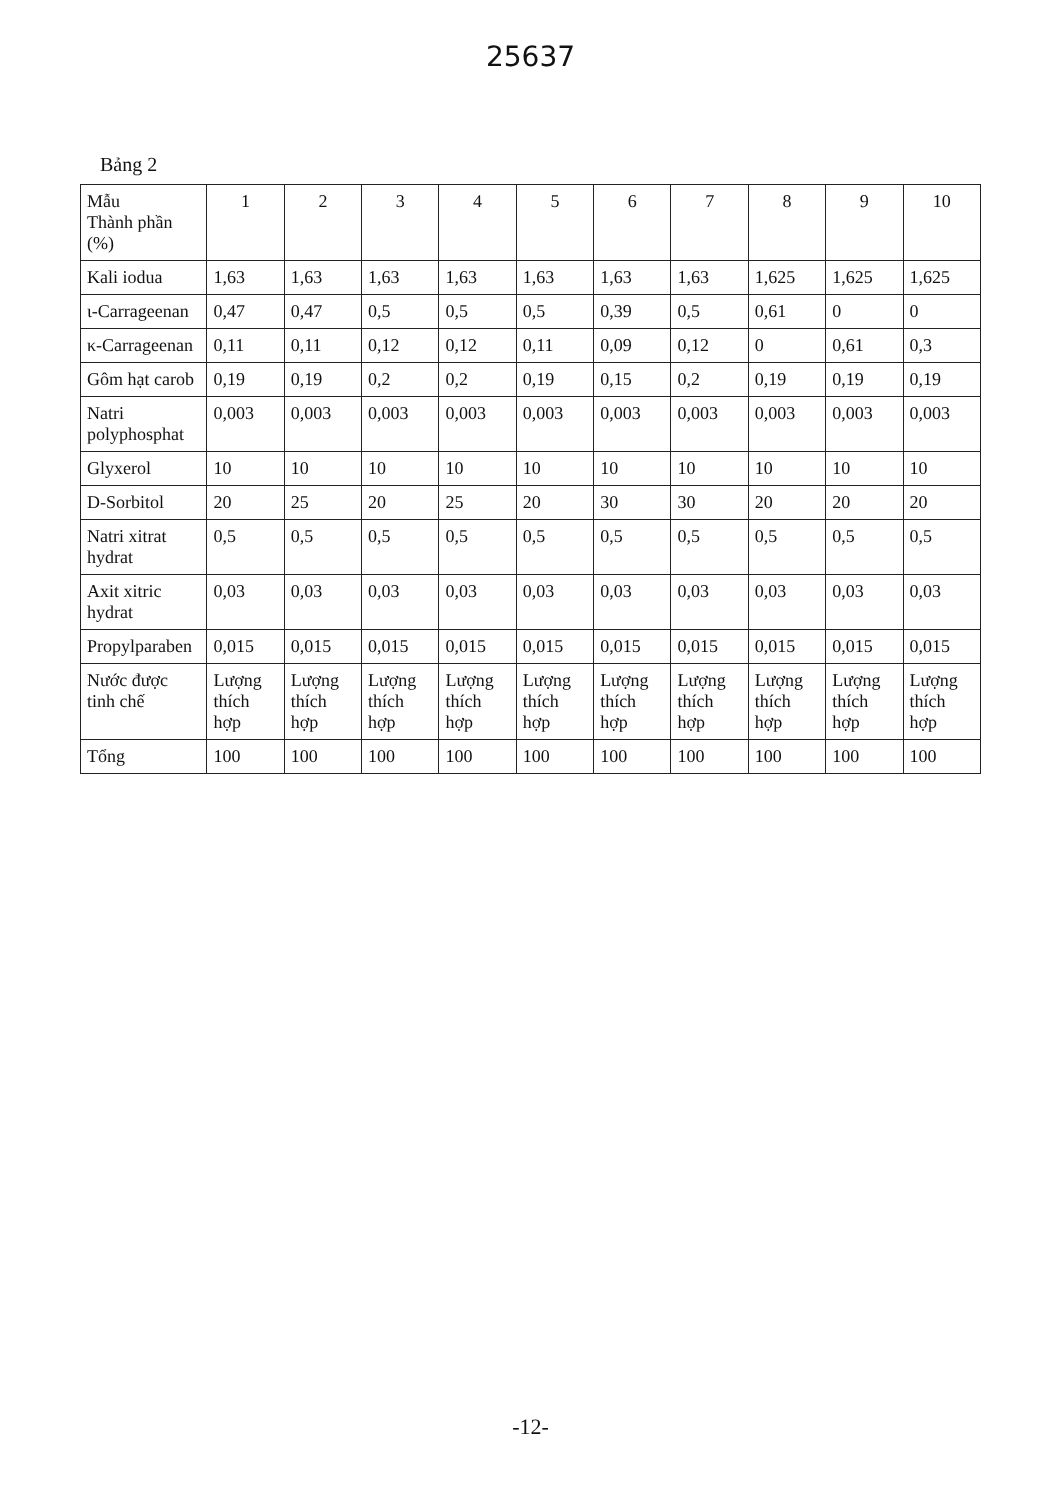25637
Bảng 2
| Mẫu Thành phần (%) | 1 | 2 | 3 | 4 | 5 | 6 | 7 | 8 | 9 | 10 |
| --- | --- | --- | --- | --- | --- | --- | --- | --- | --- | --- |
| Kali iodua | 1,63 | 1,63 | 1,63 | 1,63 | 1,63 | 1,63 | 1,63 | 1,625 | 1,625 | 1,625 |
| ι-Carrageenan | 0,47 | 0,47 | 0,5 | 0,5 | 0,5 | 0,39 | 0,5 | 0,61 | 0 | 0 |
| κ-Carrageenan | 0,11 | 0,11 | 0,12 | 0,12 | 0,11 | 0,09 | 0,12 | 0 | 0,61 | 0,3 |
| Gôm hạt carob | 0,19 | 0,19 | 0,2 | 0,2 | 0,19 | 0,15 | 0,2 | 0,19 | 0,19 | 0,19 |
| Natri polyphosphat | 0,003 | 0,003 | 0,003 | 0,003 | 0,003 | 0,003 | 0,003 | 0,003 | 0,003 | 0,003 |
| Glyxerol | 10 | 10 | 10 | 10 | 10 | 10 | 10 | 10 | 10 | 10 |
| D-Sorbitol | 20 | 25 | 20 | 25 | 20 | 30 | 30 | 20 | 20 | 20 |
| Natri xitrat hydrat | 0,5 | 0,5 | 0,5 | 0,5 | 0,5 | 0,5 | 0,5 | 0,5 | 0,5 | 0,5 |
| Axit xitric hydrat | 0,03 | 0,03 | 0,03 | 0,03 | 0,03 | 0,03 | 0,03 | 0,03 | 0,03 | 0,03 |
| Propylparaben | 0,015 | 0,015 | 0,015 | 0,015 | 0,015 | 0,015 | 0,015 | 0,015 | 0,015 | 0,015 |
| Nước được tinh chế | Lượng thích hợp | Lượng thích hợp | Lượng thích hợp | Lượng thích hợp | Lượng thích hợp | Lượng thích hợp | Lượng thích hợp | Lượng thích hợp | Lượng thích hợp | Lượng thích hợp |
| Tổng | 100 | 100 | 100 | 100 | 100 | 100 | 100 | 100 | 100 | 100 |
-12-